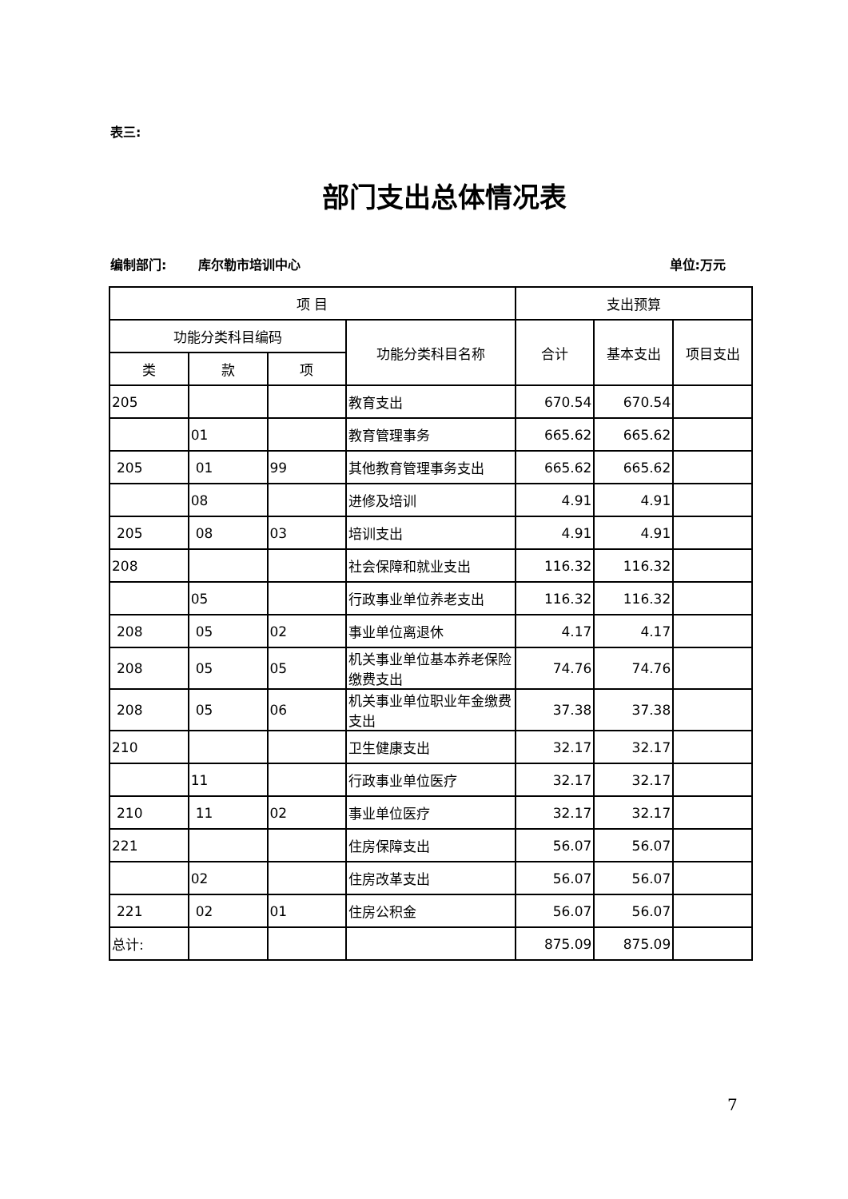表三:
部门支出总体情况表
编制部门: 库尔勒市培训中心 单位:万元
| 项 目 | | | | 支出预算 | | |
| --- | --- | --- | --- | --- | --- | --- |
| 功能分类科目编码 | | | 功能分类科目名称 | 合计 | 基本支出 | 项目支出 |
| 类 | 款 | 项 | | | | |
| 205 | | | 教育支出 | 670.54 | 670.54 | |
| | 01 | | 教育管理事务 | 665.62 | 665.62 | |
| 205 | 01 | 99 | 其他教育管理事务支出 | 665.62 | 665.62 | |
| | 08 | | 进修及培训 | 4.91 | 4.91 | |
| 205 | 08 | 03 | 培训支出 | 4.91 | 4.91 | |
| 208 | | | 社会保障和就业支出 | 116.32 | 116.32 | |
| | 05 | | 行政事业单位养老支出 | 116.32 | 116.32 | |
| 208 | 05 | 02 | 事业单位离退休 | 4.17 | 4.17 | |
| 208 | 05 | 05 | 机关事业单位基本养老保险缴费支出 | 74.76 | 74.76 | |
| 208 | 05 | 06 | 机关事业单位职业年金缴费支出 | 37.38 | 37.38 | |
| 210 | | | 卫生健康支出 | 32.17 | 32.17 | |
| | 11 | | 行政事业单位医疗 | 32.17 | 32.17 | |
| 210 | 11 | 02 | 事业单位医疗 | 32.17 | 32.17 | |
| 221 | | | 住房保障支出 | 56.07 | 56.07 | |
| | 02 | | 住房改革支出 | 56.07 | 56.07 | |
| 221 | 02 | 01 | 住房公积金 | 56.07 | 56.07 | |
| 总计: | | | | 875.09 | 875.09 | |
7